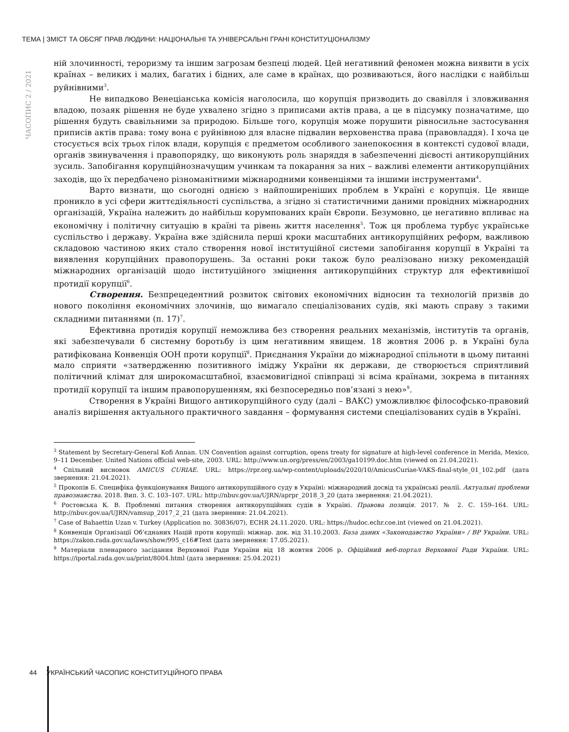ТЕМА | ЗМІСТ ТА ОБСЯГ ПРАВ ЛЮДИНИ: НАЦІОНАЛЬНІ ТА УНІВЕРСАЛЬНІ ГРАНІ КОНСТИТУЦІОНАЛІЗМУ
ЧАСОПИС 2 / 2021
ній злочинності, тероризму та іншим загрозам безпеці людей. Цей негативний феномен можна виявити в усіх країнах – великих і малих, багатих і бідних, але саме в країнах, що розвиваються, його наслідки є найбільш руйнівними<sup>3</sup>.
Не випадково Венеціанська комісія наголосила, що корупція призводить до свавілля і зловживання владою, позаяк рішення не буде ухвалено згідно з приписами актів права, а це в підсумку позначатиме, що рішення будуть свавільними за природою. Більше того, корупція може порушити рівносильне застосування приписів актів права: тому вона є руйнівною для власне підвалин верховенства права (правовладдя). І хоча це стосується всіх трьох гілок влади, корупція є предметом особливого занепокоєння в контексті судової влади, органів звинувачення і правопорядку, що виконують роль знаряддя в забезпеченні дієвості антикорупційних зусиль. Запобігання корупційнозначущим учинкам та покарання за них – важливі елементи антикорупційних заходів, що їх передбачено різноманітними міжнародними конвенціями та іншими інструментами<sup>4</sup>.
Варто визнати, що сьогодні однією з найпоширеніших проблем в Україні є корупція. Це явище проникло в усі сфери життєдіяльності суспільства, а згідно зі статистичними даними провідних міжнародних організацій, Україна належить до найбільш корумпованих країн Європи. Безумовно, це негативно впливає на економічну і політичну ситуацію в країні та рівень життя населення<sup>5</sup>. Тож ця проблема турбує українське суспільство і державу. Україна вже здійснила перші кроки масштабних антикорупційних реформ, важливою складовою частиною яких стало створення нової інституційної системи запобігання корупції в Україні та виявлення корупційних правопорушень. За останні роки також було реалізовано низку рекомендацій міжнародних організацій щодо інституційного зміцнення антикорупційних структур для ефективнішої протидії корупції<sup>6</sup>.
Створення. Безпрецедентний розвиток світових економічних відносин та технологій призвів до нового покоління економічних злочинів, що вимагало спеціалізованих судів, які мають справу з такими складними питаннями (п. 17)<sup>7</sup>.
Ефективна протидія корупції неможлива без створення реальних механізмів, інститутів та органів, які забезпечували б системну боротьбу із цим негативним явищем. 18 жовтня 2006 р. в Україні була ратифікована Конвенція ООН проти корупції<sup>8</sup>. Приєднання України до міжнародної спільноти в цьому питанні мало сприяти «затвердженню позитивного іміджу України як держави, де створюється сприятливий політичний клімат для широкомасштабної, взаємовигідної співпраці зі всіма країнами, зокрема в питаннях протидії корупції та іншим правопорушенням, які безпосередньо пов’язані з нею»<sup>9</sup>.
Створення в Україні Вищого антикорупційного суду (далі – ВАКС) уможливлює філософсько-правовий аналіз вирішення актуального практичного завдання – формування системи спеціалізованих судів в Україні.
<sup>3</sup> Statement by Secretary-General Kofi Annan. UN Convention against corruption, opens treaty for signature at high-level conference in Merida, Mexico, 9–11 December. United Nations official web-site, 2003. URL: http://www.un.org/press/en/2003/ga10199.doc.htm (viewed on 21.04.2021).
<sup>4</sup> Спільний висновок AMICUS CURIAE. URL: https://rpr.org.ua/wp-content/uploads/2020/10/AmicusCuriae-VAKS-final-style_01_102.pdf (дата звернення: 21.04.2021).
<sup>5</sup> Прокопів Б. Специфіка функціонування Вищого антикорупційного суду в Україні: міжнародний досвід та українські реалії. Актуальні проблеми правознавства. 2018. Вип. 3. С. 103–107. URL: http://nbuv.gov.ua/UJRN/aprpr_2018_3_20 (дата звернення: 21.04.2021).
<sup>6</sup> Ростовська К. В. Проблемні питання створення антикорупційних судів в Україні. Правова позиція. 2017. № 2. С. 159–164. URL: http://nbuv.gov.ua/UJRN/vamsup_2017_2_21 (дата звернення: 21.04.2021).
<sup>7</sup> Case of Bahaettin Uzan v. Turkey (Application no. 30836/07), ECHR 24.11.2020. URL: https://hudoc.echr.coe.int (viewed on 21.04.2021).
<sup>8</sup> Конвенція Організації Об’єднаних Націй проти корупції: міжнар. док. від 31.10.2003. База даних «Законодавство України» / ВР України. URL: https://zakon.rada.gov.ua/laws/show/995_c16#Text (дата звернення: 17.05.2021).
<sup>9</sup> Матеріали пленарного засідання Верховної Ради України від 18 жовтня 2006 р. Офіційний веб-портал Верховної Ради України. URL: https://iportal.rada.gov.ua/print/8004.html (дата звернення: 25.04.2021)
44 УКРАЇНСЬКИЙ ЧАСОПИС КОНСТИТУЦІЙНОГО ПРАВА